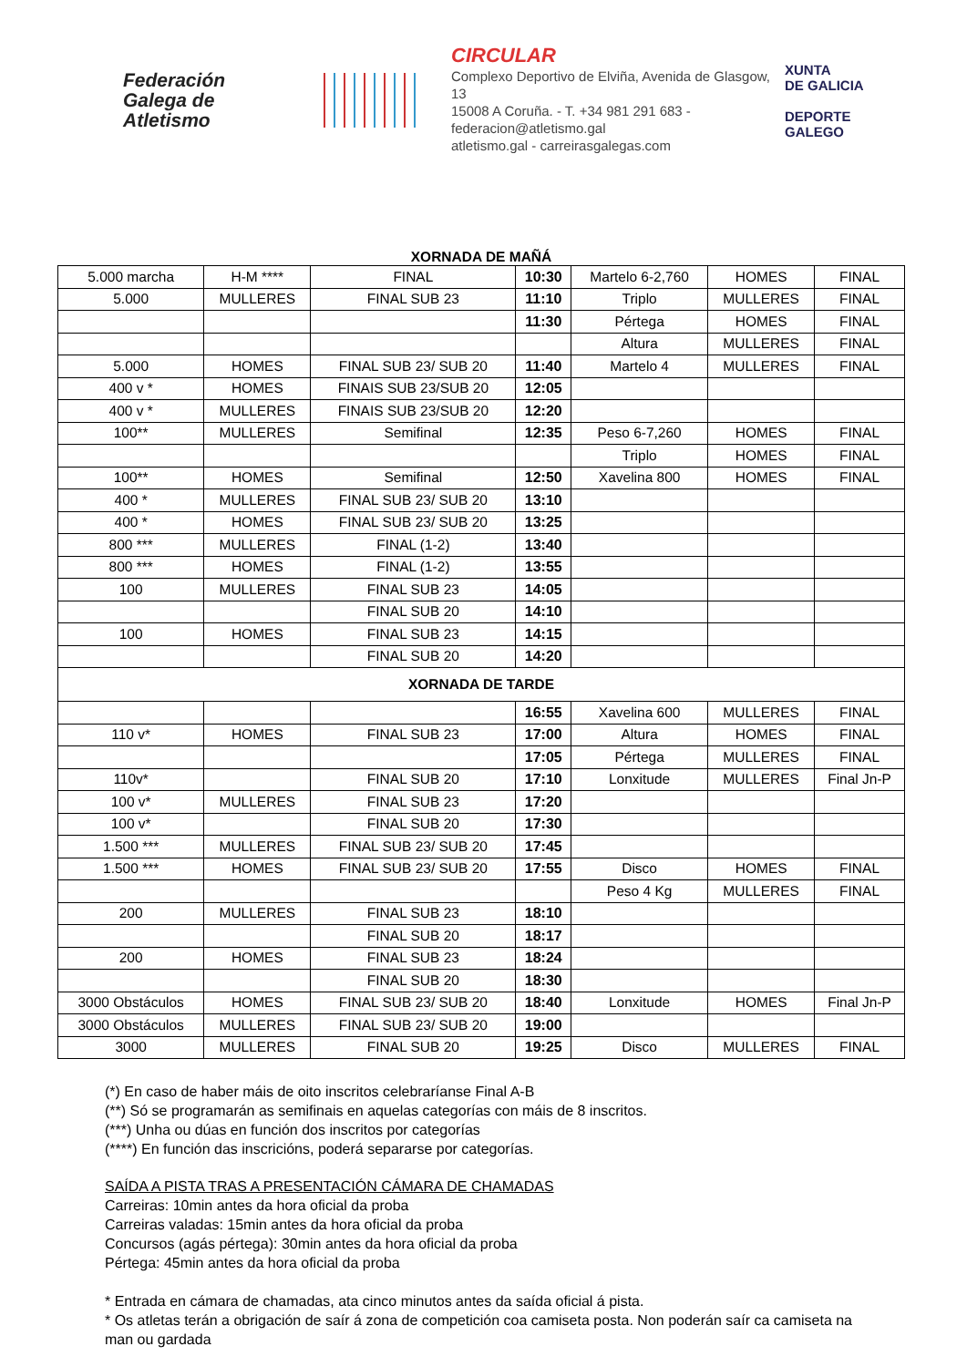Federación
Galega de
Atletismo
CIRCULAR
Complexo Deportivo de Elviña, Avenida de Glasgow, 13
15008 A Coruña. - T. +34 981 291 683 - federacion@atletismo.gal
atletismo.gal - carreirasgalegas.com
XUNTA
DE GALICIA
DEPORTE
GALEGO
| XORNADA DE MAÑÁ | | | | | | |
| --- | --- | --- | --- | --- | --- | --- |
| 5.000 marcha | H-M **** | FINAL | 10:30 | Martelo 6-2,760 | HOMES | FINAL |
| 5.000 | MULLERES | FINAL SUB 23 | 11:10 | Triplo | MULLERES | FINAL |
| | | | 11:30 | Pértega | HOMES | FINAL |
| | | | | Altura | MULLERES | FINAL |
| 5.000 | HOMES | FINAL SUB 23/ SUB 20 | 11:40 | Martelo 4 | MULLERES | FINAL |
| 400 v * | HOMES | FINAIS SUB 23/SUB 20 | 12:05 | | | |
| 400 v * | MULLERES | FINAIS SUB 23/SUB 20 | 12:20 | | | |
| 100** | MULLERES | Semifinal | 12:35 | Peso 6-7,260 | HOMES | FINAL |
| | | | | Triplo | HOMES | FINAL |
| 100** | HOMES | Semifinal | 12:50 | Xavelina 800 | HOMES | FINAL |
| 400 * | MULLERES | FINAL SUB 23/ SUB 20 | 13:10 | | | |
| 400 * | HOMES | FINAL SUB 23/ SUB 20 | 13:25 | | | |
| 800 *** | MULLERES | FINAL (1-2) | 13:40 | | | |
| 800 *** | HOMES | FINAL (1-2) | 13:55 | | | |
| 100 | MULLERES | FINAL SUB 23 | 14:05 | | | |
| | | FINAL SUB 20 | 14:10 | | | |
| 100 | HOMES | FINAL SUB 23 | 14:15 | | | |
| | | FINAL SUB 20 | 14:20 | | | |
| XORNADA DE TARDE | | | | | | |
| | | | 16:55 | Xavelina 600 | MULLERES | FINAL |
| 110 v* | HOMES | FINAL SUB 23 | 17:00 | Altura | HOMES | FINAL |
| | | | 17:05 | Pértega | MULLERES | FINAL |
| 110v* | | FINAL SUB 20 | 17:10 | Lonxitude | MULLERES | Final Jn-P |
| 100 v* | MULLERES | FINAL SUB 23 | 17:20 | | | |
| 100 v* | | FINAL SUB 20 | 17:30 | | | |
| 1.500 *** | MULLERES | FINAL SUB 23/ SUB 20 | 17:45 | | | |
| 1.500 *** | HOMES | FINAL SUB 23/ SUB 20 | 17:55 | Disco | HOMES | FINAL |
| | | | | Peso 4 Kg | MULLERES | FINAL |
| 200 | MULLERES | FINAL SUB 23 | 18:10 | | | |
| | | FINAL SUB 20 | 18:17 | | | |
| 200 | HOMES | FINAL SUB 23 | 18:24 | | | |
| | | FINAL SUB 20 | 18:30 | | | |
| 3000 Obstáculos | HOMES | FINAL SUB 23/ SUB 20 | 18:40 | Lonxitude | HOMES | Final Jn-P |
| 3000 Obstáculos | MULLERES | FINAL SUB 23/ SUB 20 | 19:00 | | | |
| 3000 | MULLERES | FINAL SUB 20 | 19:25 | Disco | MULLERES | FINAL |
(*) En caso de haber máis de oito inscritos celebraríanse Final A-B
(**) Só se programarán as semifinais en aquelas categorías con máis de 8 inscritos.
(***) Unha ou dúas en función dos inscritos por categorías
(****) En función das inscricións, poderá separarse por categorías.
SAÍDA A PISTA TRAS A PRESENTACIÓN CÁMARA DE CHAMADAS
Carreiras: 10min antes da hora oficial da proba
Carreiras valadas: 15min antes da hora oficial da proba
Concursos (agás pértega): 30min antes da hora oficial da proba
Pértega: 45min antes da hora oficial da proba
* Entrada en cámara de chamadas, ata cinco minutos antes da saída oficial á pista.
* Os atletas terán a obrigación de saír á zona de competición coa camiseta posta. Non poderán saír ca camiseta na man ou gardada